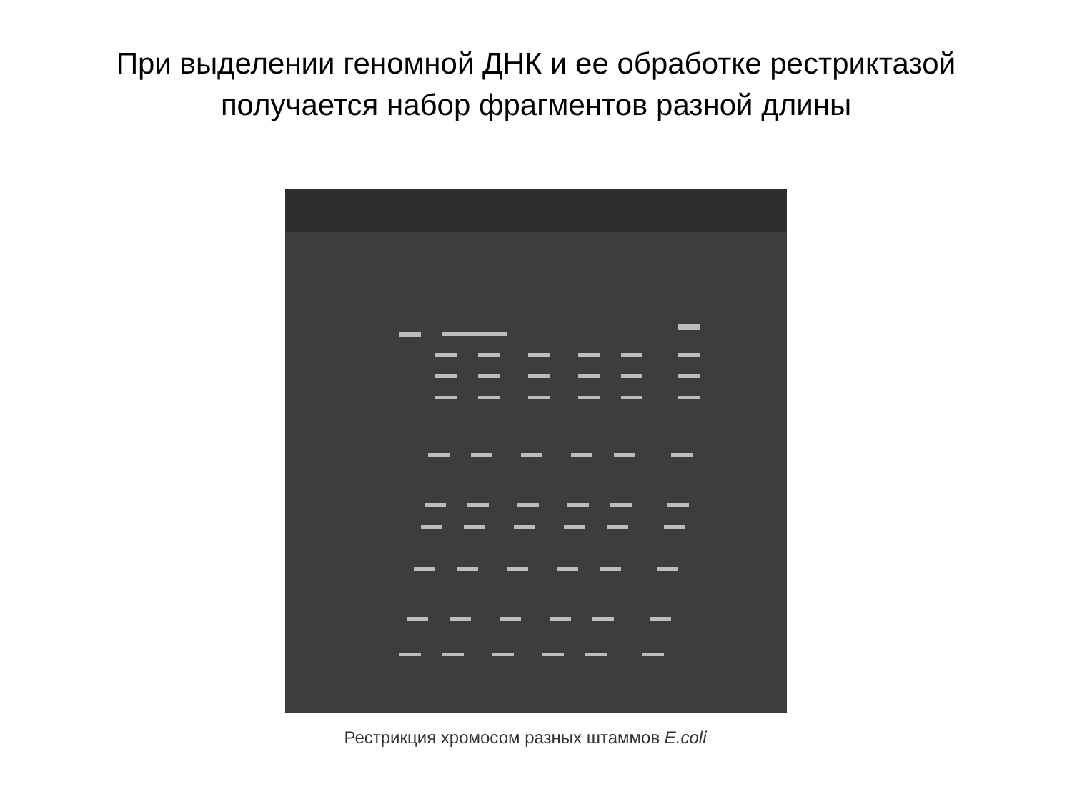При выделении геномной ДНК и ее обработке рестриктазой
получается набор фрагментов разной длины
Рестрикция хромосом разных штаммов E.coli